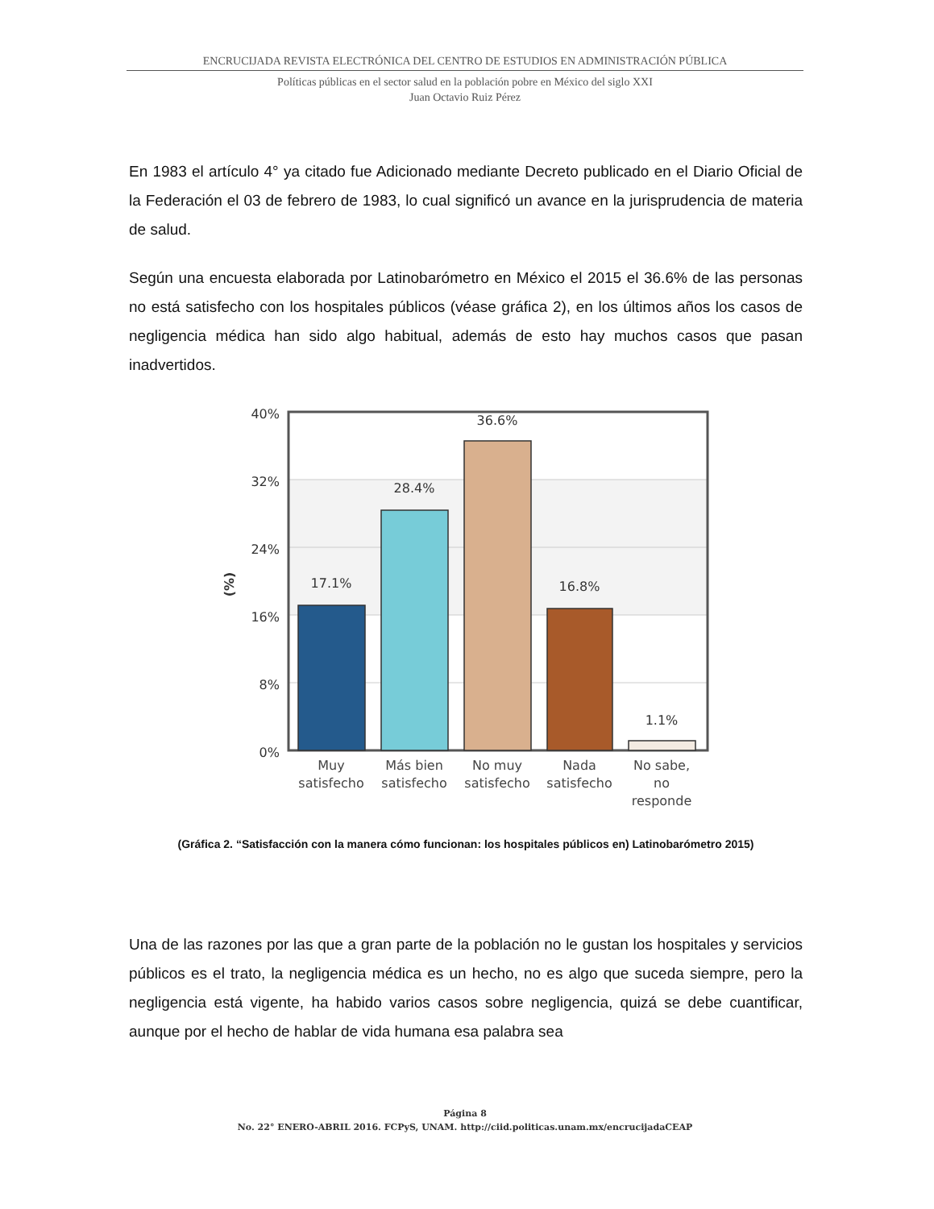ENCRUCIJADA REVISTA ELECTRÓNICA DEL CENTRO DE ESTUDIOS EN ADMINISTRACIÓN PÚBLICA
Políticas públicas en el sector salud en la población pobre en México del siglo XXI
Juan Octavio Ruiz Pérez
En 1983 el artículo 4° ya citado fue Adicionado mediante Decreto publicado en el Diario Oficial de la Federación el 03 de febrero de 1983, lo cual significó un avance en la jurisprudencia de materia de salud.
Según una encuesta elaborada por Latinobarómetro en México el 2015 el 36.6% de las personas no está satisfecho con los hospitales públicos (véase gráfica 2), en los últimos años los casos de negligencia médica han sido algo habitual, además de esto hay muchos casos que pasan inadvertidos.
40%
32%
24%
16%
8%
0%
(%)
17.1%
28.4%
36.6%
16.8%
1.1%
Muy
satisfecho
Más bien
satisfecho
No muy
satisfecho
Nada
satisfecho
No sabe,
no
responde
(Gráfica 2. “Satisfacción con la manera cómo funcionan: los hospitales públicos en) Latinobarómetro 2015)
Una de las razones por las que a gran parte de la población no le gustan los hospitales y servicios públicos es el trato, la negligencia médica es un hecho, no es algo que suceda siempre, pero la negligencia está vigente, ha habido varios casos sobre negligencia, quizá se debe cuantificar, aunque por el hecho de hablar de vida humana esa palabra sea
Página 8
No. 22° ENERO-ABRIL 2016. FCPyS, UNAM. http://ciid.politicas.unam.mx/encrucijadaCEAP